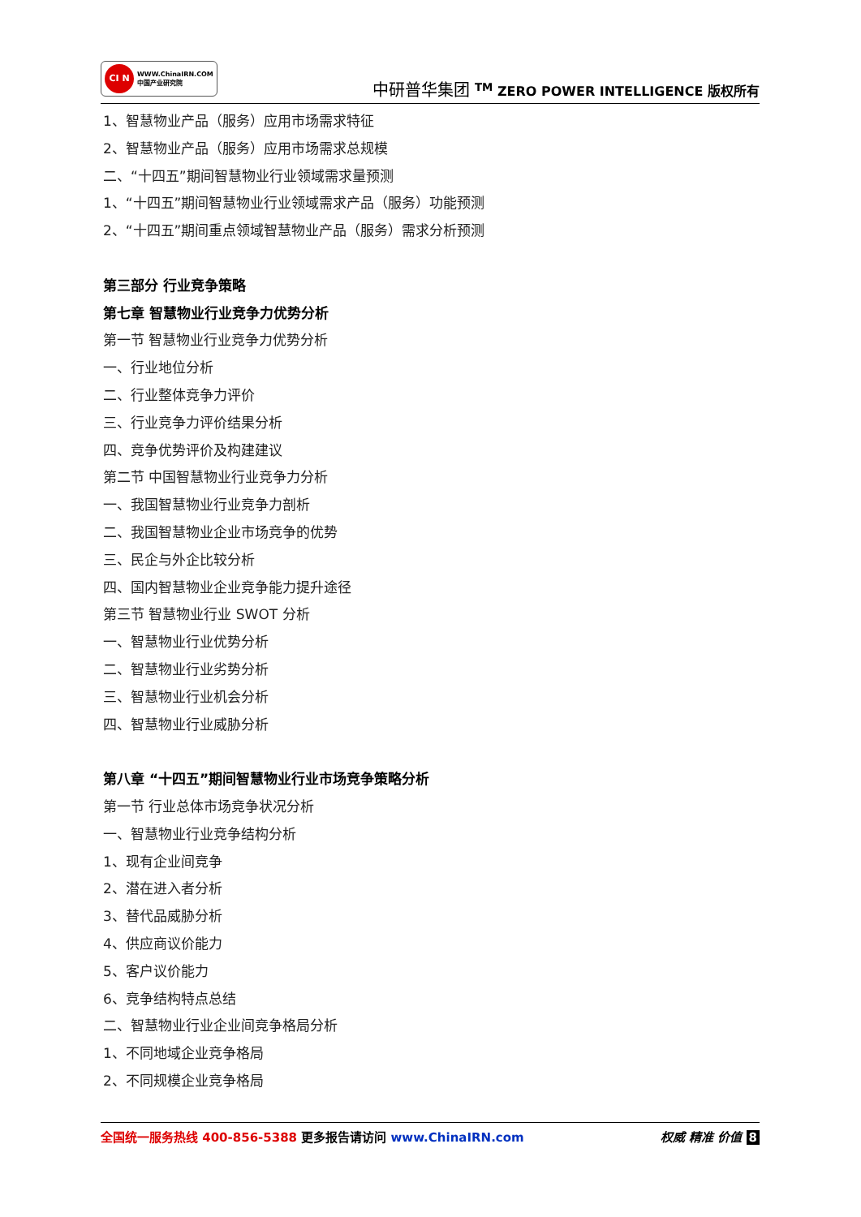CI N
WWW.ChinaIRN.COM
中国产业研究院
中研普华集团 <sup>TM</sup> ZERO POWER INTELLIGENCE 版权所有
1、智慧物业产品（服务）应用市场需求特征
2、智慧物业产品（服务）应用市场需求总规模
二、“十四五”期间智慧物业行业领域需求量预测
1、“十四五”期间智慧物业行业领域需求产品（服务）功能预测
2、“十四五”期间重点领域智慧物业产品（服务）需求分析预测
第三部分 行业竞争策略
第七章 智慧物业行业竞争力优势分析
第一节 智慧物业行业竞争力优势分析
一、行业地位分析
二、行业整体竞争力评价
三、行业竞争力评价结果分析
四、竞争优势评价及构建建议
第二节 中国智慧物业行业竞争力分析
一、我国智慧物业行业竞争力剖析
二、我国智慧物业企业市场竞争的优势
三、民企与外企比较分析
四、国内智慧物业企业竞争能力提升途径
第三节 智慧物业行业 SWOT 分析
一、智慧物业行业优势分析
二、智慧物业行业劣势分析
三、智慧物业行业机会分析
四、智慧物业行业威胁分析
第八章 “十四五”期间智慧物业行业市场竞争策略分析
第一节 行业总体市场竞争状况分析
一、智慧物业行业竞争结构分析
1、现有企业间竞争
2、潜在进入者分析
3、替代品威胁分析
4、供应商议价能力
5、客户议价能力
6、竞争结构特点总结
二、智慧物业行业企业间竞争格局分析
1、不同地域企业竞争格局
2、不同规模企业竞争格局
全国统一服务热线 400-856-5388 更多报告请访问 www.ChinaIRN.com
权威 精准 价值 8